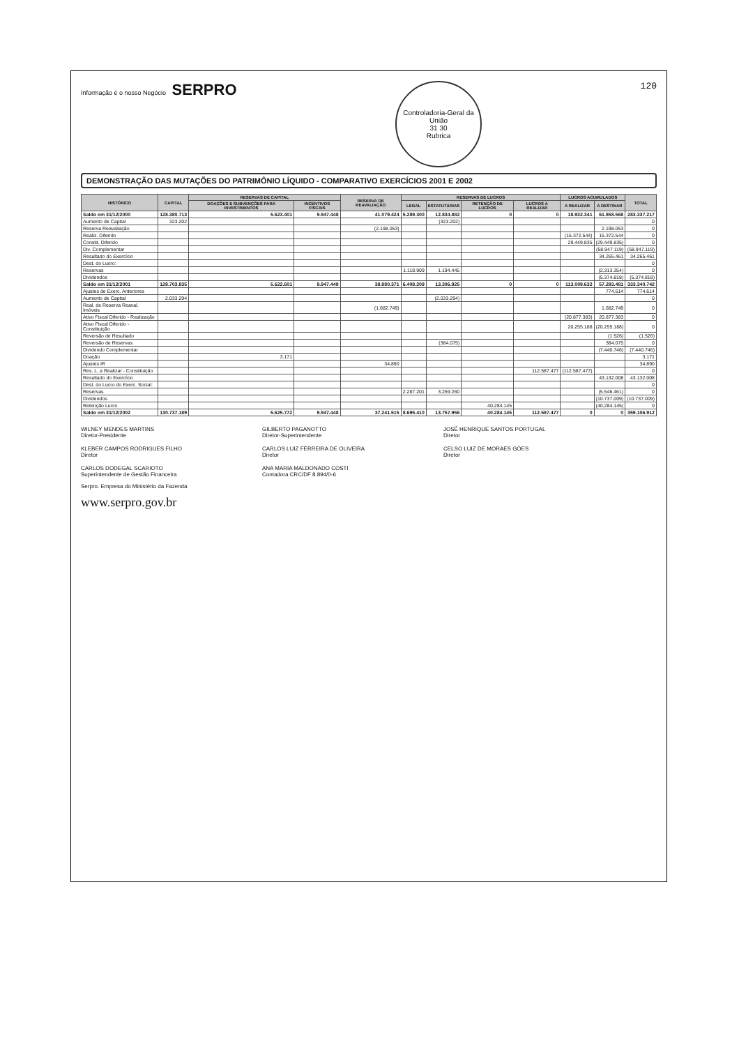Informação é o nosso Negócio SERPRO
Controladoria-Geral da União
31 30
Rubrica
120
DEMONSTRAÇÃO DAS MUTAÇÕES DO PATRIMÔNIO LÍQUIDO - COMPARATIVO EXERCÍCIOS 2001 E 2002
| HISTÓRICO | CAPITAL | RESERVAS DE CAPITAL | | RESERVA DE REAVALIAÇÃO | RESERVAS DE LUCROS | | | | LUCROS ACUMULADOS | | TOTAL |
| --- | --- | --- | --- | --- | --- | --- | --- | --- | --- | --- | --- |
| | | DOAÇÕES E SUBVENÇÕES PARA INVESTIMENTOS | INCENTIVOS FISCAIS | | LEGAL | ESTATUTÁRIAS | RETENÇÃO DE LUCROS | LUCROS A REALIZAR | A REALIZAR | A DESTINAR | |
| Saldo em 31/12/2000 | 128.380.713 | 5.623.401 | 9.947.448 | 41.079.424 | 5.289.300 | 12.834.882 | 0 | 0 | 18.932.341 | 61.858.568 | 283.337.217 |
| Aumento de Capital | 323.202 | | | | | (323.202) | | | | | 0 |
| Reserva Reavaliação | | | | (2.198.053) | | | | | | 2.198.053 | 0 |
| Realiz. Diferido | | | | | | | | | (15.372.544) | 15.372.544 | 0 |
| Constit. Diferido | | | | | | | | | 29.449.835 | (29.449.835) | 0 |
| Div. Complementar | | | | | | | | | | (58.947.119) | (58.947.119) |
| Resultado do Exercício | | | | | | | | | | 34.265.461 | 34.265.461 |
| Dest. do Lucro: | | | | | | | | | | | 0 |
| Reservas | | | | | 1.118.909 | 1.194.445 | | | | (2.313.354) | 0 |
| Dividendos | | | | | | | | | | (5.374.818) | (5.374.818) |
| Saldo em 31/12/2001 | 128.703.835 | 5.622.601 | 9.947.448 | 38.880.371 | 6.408.209 | 13.306.925 | 0 | 0 | 113.009.632 | 57.283.481 | 333.340.742 |
| Ajustes de Exerc. Anteriores | | | | | | | | | | 774.614 | 774.614 |
| Aumento de Capital | 2.033.294 | | | | | (2.033.294) | | | | | 0 |
| Real. de Reserva Reaval. Imóveis | | | | (1.682.749) | | | | | | 1.682.749 | 0 |
| Ativo Fiscal Diferido - Realização | | | | | | | | | (20.877.383) | 20.877.383 | 0 |
| Ativo Fiscal Diferido - Constituição | | | | | | | | | 20.255.188 | (20.255.188) | 0 |
| Reversão de Resultado | | | | | | | | | | (1.526) | (1.526) |
| Reversão de Reservas | | | | | | (384.075) | | | | 384.075 | 0 |
| Dividendo Complementar | | | | | | | | | | (7.440.746) | (7.440.746) |
| Doação | | 3.171 | | | | | | | | | 3.171 |
| Ajustes IR | | | | 34.890 | | | | | | | 34.890 |
| Res. L. a Realizar - Constituição | | | | | | | | 112.587.477 | (112.587.477) | | 0 |
| Resultado do Exercício | | | | | | | | | | 43.132.008 | 43.132.008 |
| Dest. do Lucro do Exerc. Social: | | | | | | | | | | | 0 |
| Reservas | | | | | 2.287.201 | 3.259.260 | | | | (5.546.461) | 0 |
| Dividendos | | | | | | | | | | (10.737.009) | (10.737.009) |
| Retenção Lucro | | | | | | | 40.284.145 | | | (40.284.145) | 0 |
| Saldo em 31/12/2002 | 130.737.189 | 5.625.772 | 9.947.448 | 37.241.515 | 8.695.410 | 13.757.956 | 40.284.145 | 112.587.477 | 0 | 0 | 359.106.912 |
WILNEY MENDES MARTINS
Diretor-Presidente
GILBERTO PAGANOTTO
Diretor-Superintendente
JOSÉ HENRIQUE SANTOS PORTUGAL
Diretor
KLEBER CAMPOS RODRIGUES FILHO
Diretor
CARLOS LUIZ FERREIRA DE OLIVEIRA
Diretor
CELSO LUIZ DE MORAES GÓES
Diretor
CARLOS DODEGAL SCARIOTO
Superintendente de Gestão Financeira
ANA MARIA MALDONADO COSTI
Contadora CRC/DF 8.894/0-6
Serpro. Empresa do Ministério da Fazenda
www.serpro.gov.br